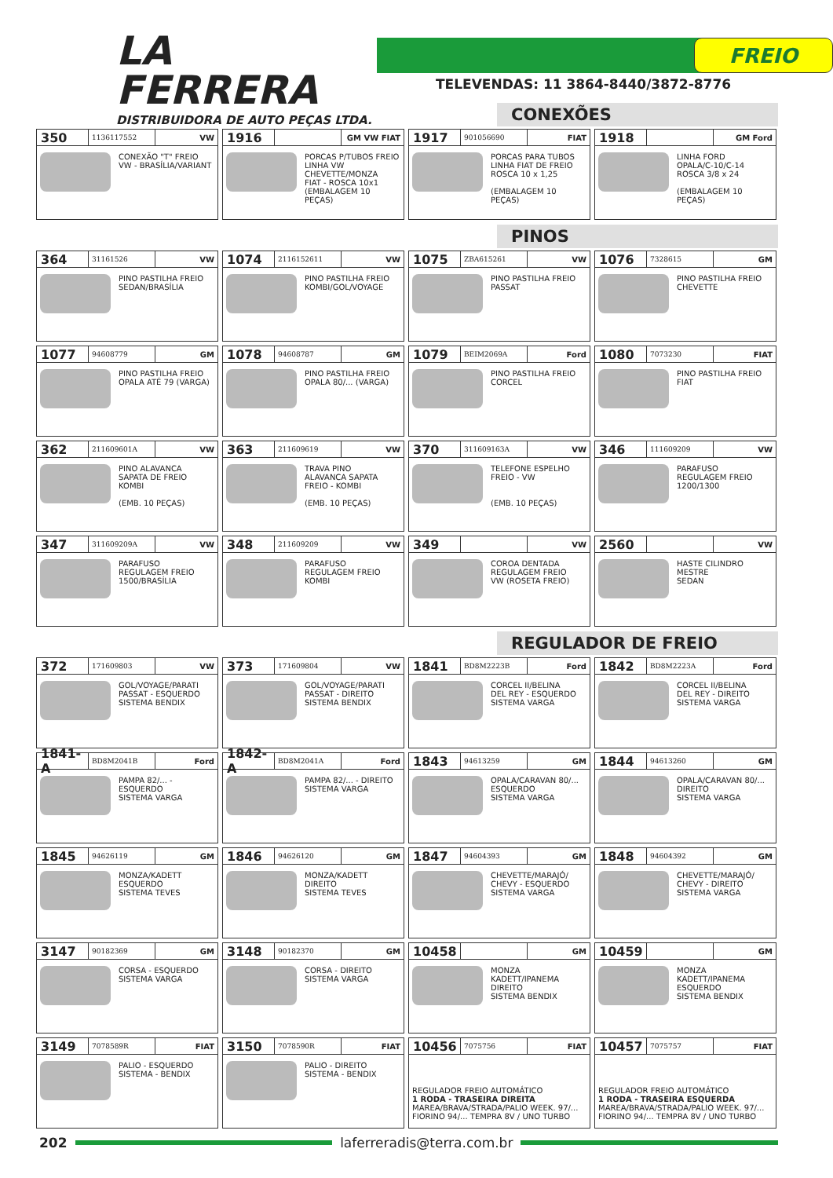LA FERRERA
DISTRIBUIDORA DE AUTO PEÇAS LTDA.
FREIO
TELEVENDAS: 11 3864-8440/3872-8776
CONEXÕES
350 1136117552 VW
CONEXÃO "T" FREIO
VW - BRASÍLIA/VARIANT
1916 GM VW FIAT
PORCAS P/TUBOS FREIO
LINHA VW
CHEVETTE/MONZA
FIAT - ROSCA 10x1
(EMBALAGEM 10 PEÇAS)
1917 901056690 FIAT
PORCAS PARA TUBOS
LINHA FIAT DE FREIO
ROSCA 10 x 1,25
(EMBALAGEM 10 PEÇAS)
1918 GM Ford
LINHA FORD
OPALA/C-10/C-14
ROSCA 3/8 x 24
(EMBALAGEM 10 PEÇAS)
PINOS
364 31161526 VW
PINO PASTILHA FREIO
SEDAN/BRASÍLIA
1074 2116152611 VW
PINO PASTILHA FREIO
KOMBI/GOL/VOYAGE
1075 ZBA615261 VW
PINO PASTILHA FREIO
PASSAT
1076 7328615 GM
PINO PASTILHA FREIO
CHEVETTE
1077 94608779 GM
PINO PASTILHA FREIO
OPALA ATÉ 79 (VARGA)
1078 94608787 GM
PINO PASTILHA FREIO
OPALA 80/... (VARGA)
1079 BEIM2069A Ford
PINO PASTILHA FREIO
CORCEL
1080 7073230 FIAT
PINO PASTILHA FREIO
FIAT
362 211609601A VW
PINO ALAVANCA
SAPATA DE FREIO
KOMBI
(EMB. 10 PEÇAS)
363 211609619 VW
TRAVA PINO
ALAVANCA SAPATA
FREIO - KOMBI
(EMB. 10 PEÇAS)
370 311609163A VW
TELEFONE ESPELHO
FREIO - VW
(EMB. 10 PEÇAS)
346 111609209 VW
PARAFUSO
REGULAGEM FREIO
1200/1300
347 311609209A VW
PARAFUSO
REGULAGEM FREIO
1500/BRASÍLIA
348 211609209 VW
PARAFUSO
REGULAGEM FREIO
KOMBI
349 VW
COROA DENTADA
REGULAGEM FREIO
VW (ROSETA FREIO)
2560 VW
HASTE CILINDRO MESTRE
SEDAN
REGULADOR DE FREIO
372 171609803 VW
GOL/VOYAGE/PARATI
PASSAT - ESQUERDO
SISTEMA BENDIX
373 171609804 VW
GOL/VOYAGE/PARATI
PASSAT - DIREITO
SISTEMA BENDIX
1841 BD8M2223B Ford
CORCEL II/BELINA
DEL REY - ESQUERDO
SISTEMA VARGA
1842 BD8M2223A Ford
CORCEL II/BELINA
DEL REY - DIREITO
SISTEMA VARGA
1841-A BD8M2041B Ford
PAMPA 82/... - ESQUERDO
SISTEMA VARGA
1842-A BD8M2041A Ford
PAMPA 82/... - DIREITO
SISTEMA VARGA
1843 94613259 GM
OPALA/CARAVAN 80/...
ESQUERDO
SISTEMA VARGA
1844 94613260 GM
OPALA/CARAVAN 80/...
DIREITO
SISTEMA VARGA
1845 94626119 GM
MONZA/KADETT
ESQUERDO
SISTEMA TEVES
1846 94626120 GM
MONZA/KADETT
DIREITO
SISTEMA TEVES
1847 94604393 GM
CHEVETTE/MARAJÓ/
CHEVY - ESQUERDO
SISTEMA VARGA
1848 94604392 GM
CHEVETTE/MARAJÓ/
CHEVY - DIREITO
SISTEMA VARGA
3147 90182369 GM
CORSA - ESQUERDO
SISTEMA VARGA
3148 90182370 GM
CORSA - DIREITO
SISTEMA VARGA
10458 GM
MONZA
KADETT/IPANEMA
DIREITO
SISTEMA BENDIX
10459 GM
MONZA
KADETT/IPANEMA
ESQUERDO
SISTEMA BENDIX
3149 7078589R FIAT
PALIO - ESQUERDO
SISTEMA - BENDIX
3150 7078590R FIAT
PALIO - DIREITO
SISTEMA - BENDIX
10456 7075756 FIAT
REGULADOR FREIO AUTOMÁTICO
1 RODA - TRASEIRA DIREITA
MAREA/BRAVA/STRADA/PALIO WEEK. 97/...
FIORINO 94/... TEMPRA 8V / UNO TURBO
10457 7075757 FIAT
REGULADOR FREIO AUTOMÁTICO
1 RODA - TRASEIRA ESQUERDA
MAREA/BRAVA/STRADA/PALIO WEEK. 97/...
FIORINO 94/... TEMPRA 8V / UNO TURBO
202 laferreradis@terra.com.br